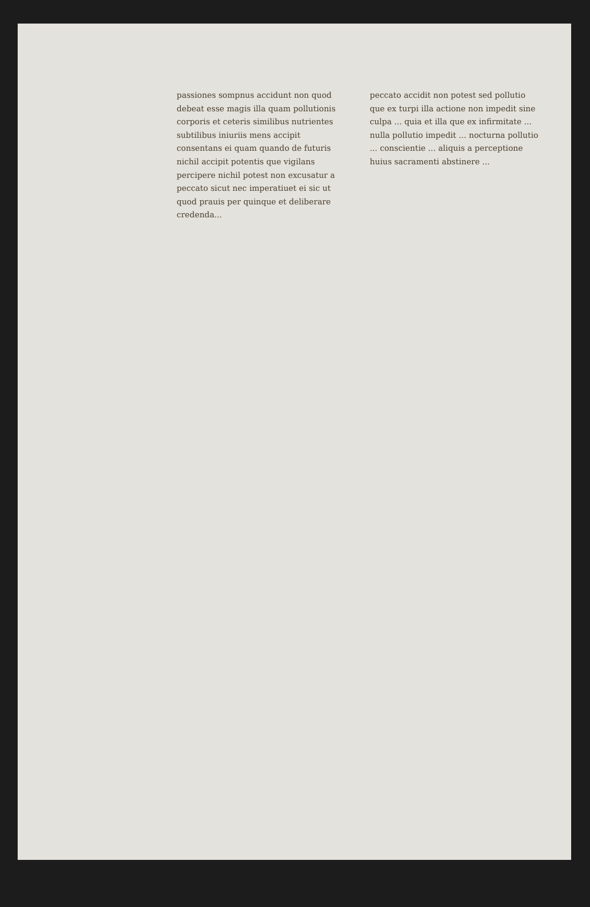passiones sompnus accidunt non quod debeat esse magis illa quam pollutionis corporis et ceteris similibus nutrientes subtilibus iniuriis mens accipit consentans ei quam quando de futuris nichil accipit potentis que vigilans percipere nichil potest non excusatur a peccato sicut nec imperatiuet ei sic ut quod prauis per quinque et deliberare credenda...
peccato accidit non potest sed pollutio que ex turpi illa actione non impedit sine culpa ... quia et illa que ex infirmitate ... nulla pollutio impedit ... nocturna pollutio ... conscientie ... aliquis a perceptione huius sacramenti abstinere ...